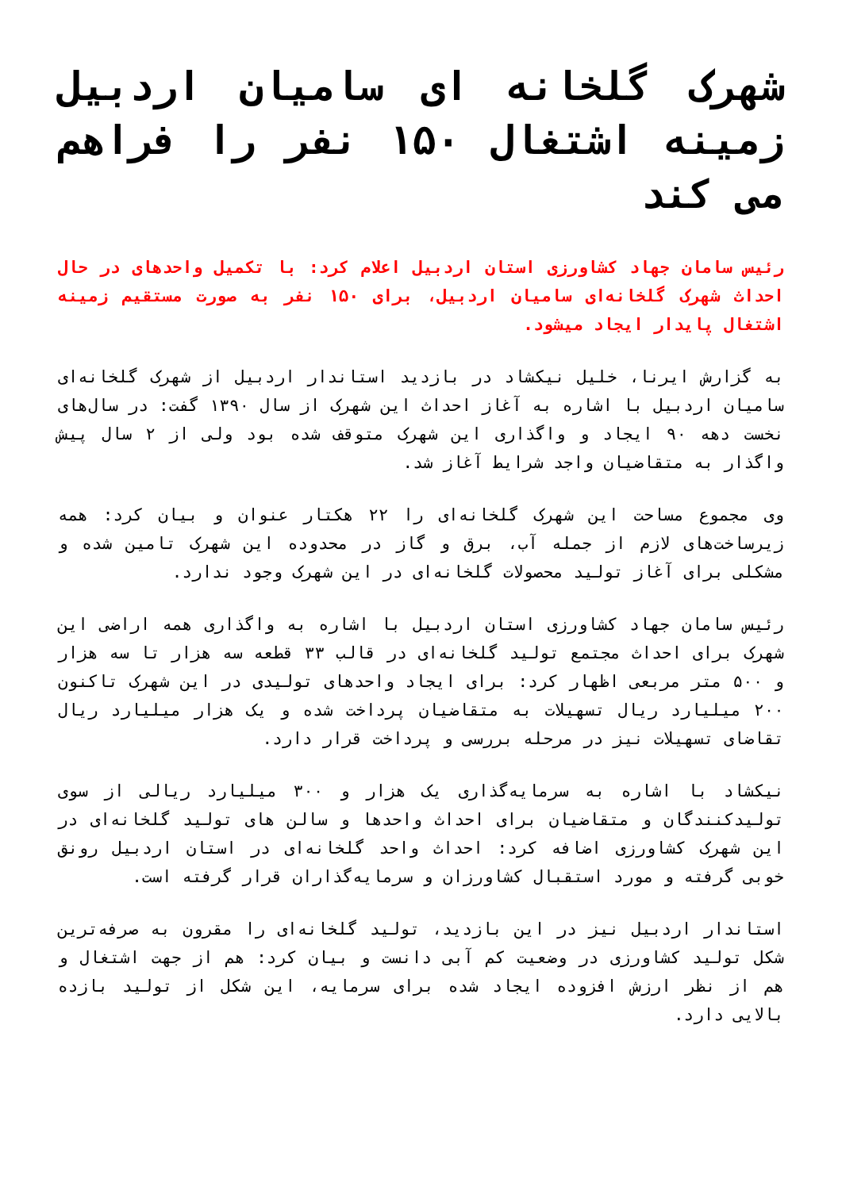شهرک گلخانه ای سامیان اردبیل زمینه اشتغال ۱۵۰ نفر را فراهم می کند
رئیس سامان جهاد کشاورزی استان اردبیل اعلام کرد: با تکمیل واحدهای در حال احداث شهرک گلخانه‌ای سامیان اردبیل، برای ۱۵۰ نفر به صورت مستقیم زمینه اشتغال پایدار ایجاد میشود.
به گزارش ایرنا، خلیل نیکشاد در بازدید استاندار اردبیل از شهرک گلخانه‌ای سامیان اردبیل با اشاره به آغاز احداث این شهرک از سال ۱۳۹۰ گفت: در سال‌های نخست دهه ۹۰ ایجاد و واگذاری این شهرک متوقف شده بود ولی از ۲ سال پیش واگذار به متقاضیان واجد شرایط آغاز شد.
وی مجموع مساحت این شهرک گلخانه‌ای را ۲۲ هکتار عنوان و بیان کرد: همه زیرساخت‌های لازم از جمله آب، برق و گاز در محدوده این شهرک تامین شده و مشکلی برای آغاز تولید محصولات گلخانه‌ای در این شهرک وجود ندارد.
رئیس سامان جهاد کشاورزی استان اردبیل با اشاره به واگذاری همه اراضی این شهرک برای احداث مجتمع تولید گلخانه‌ای در قالب ۳۳ قطعه سه هزار تا سه هزار و ۵۰۰ متر مربعی اظهار کرد: برای ایجاد واحدهای تولیدی در این شهرک تاکنون ۲۰۰ میلیارد ریال تسهیلات به متقاضیان پرداخت شده و یک هزار میلیارد ریال تقاضای تسهیلات نیز در مرحله بررسی و پرداخت قرار دارد.
نیکشاد با اشاره به سرمایه‌گذاری یک هزار و ۳۰۰ میلیارد ریالی از سوی تولیدکنندگان و متقاضیان برای احداث واحدها و سالن های تولید گلخانه‌ای در این شهرک کشاورزی اضافه کرد: احداث واحد گلخانه‌ای در استان اردبیل رونق خوبی گرفته و مورد استقبال کشاورزان و سرمایه‌گذاران قرار گرفته است.
استاندار اردبیل نیز در این بازدید، تولید گلخانه‌ای را مقرون به صرفه‌ترین شکل تولید کشاورزی در وضعیت کم آبی دانست و بیان کرد: هم از جهت اشتغال و هم از نظر ارزش افزوده ایجاد شده برای سرمایه، این شکل از تولید بازده بالایی دارد.